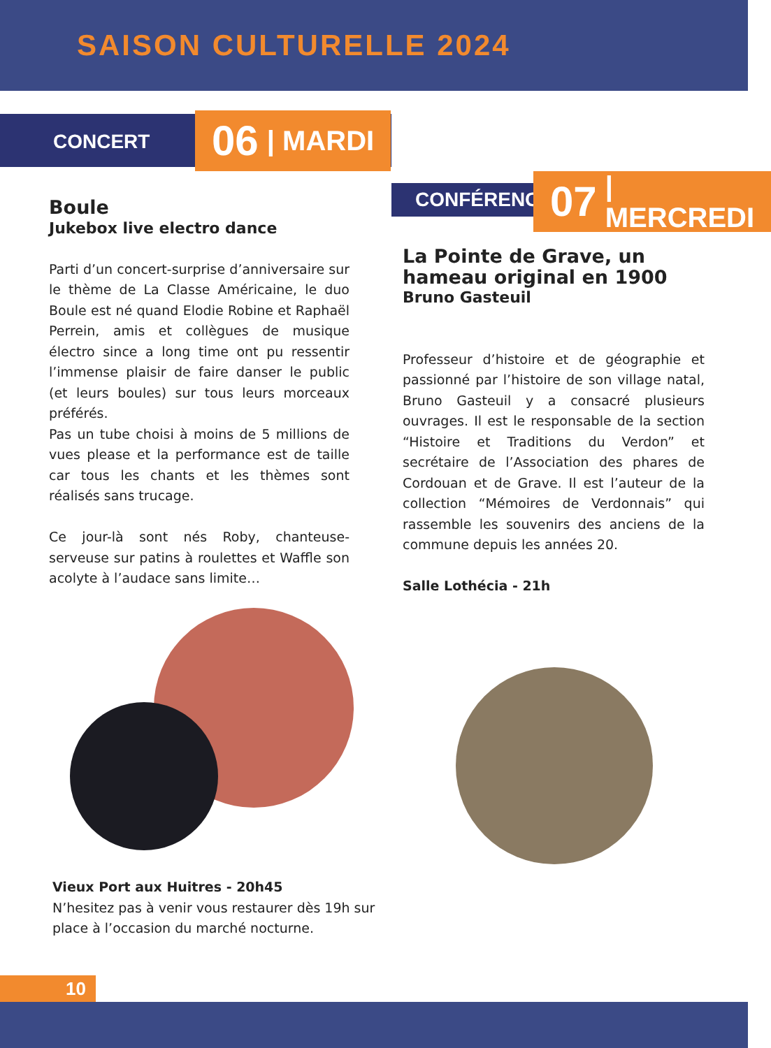SAISON CULTURELLE 2024
CONCERT 06 | MARDI
CONFÉRENCE
07 | MERCREDI
Boule
Jukebox live electro dance
Parti d’un concert-surprise d’anniversaire sur le thème de La Classe Américaine, le duo Boule est né quand Elodie Robine et Raphaël Perrein, amis et collègues de musique électro since a long time ont pu ressentir l’immense plaisir de faire danser le public (et leurs boules) sur tous leurs morceaux préférés.
Pas un tube choisi à moins de 5 millions de vues please et la performance est de taille car tous les chants et les thèmes sont réalisés sans trucage.
Ce jour-là sont nés Roby, chanteuse-serveuse sur patins à roulettes et Waffle son acolyte à l’audace sans limite…
La Pointe de Grave, un hameau original en 1900
Bruno Gasteuil
Professeur d’histoire et de géographie et passionné par l’histoire de son village natal, Bruno Gasteuil y a consacré plusieurs ouvrages. Il est le responsable de la section “Histoire et Traditions du Verdon” et secrétaire de l’Association des phares de Cordouan et de Grave. Il est l’auteur de la collection “Mémoires de Verdonnais” qui rassemble les souvenirs des anciens de la commune depuis les années 20.
Salle Lothécia - 21h
Vieux Port aux Huitres - 20h45
N’hesitez pas à venir vous restaurer dès 19h sur place à l’occasion du marché nocturne.
10